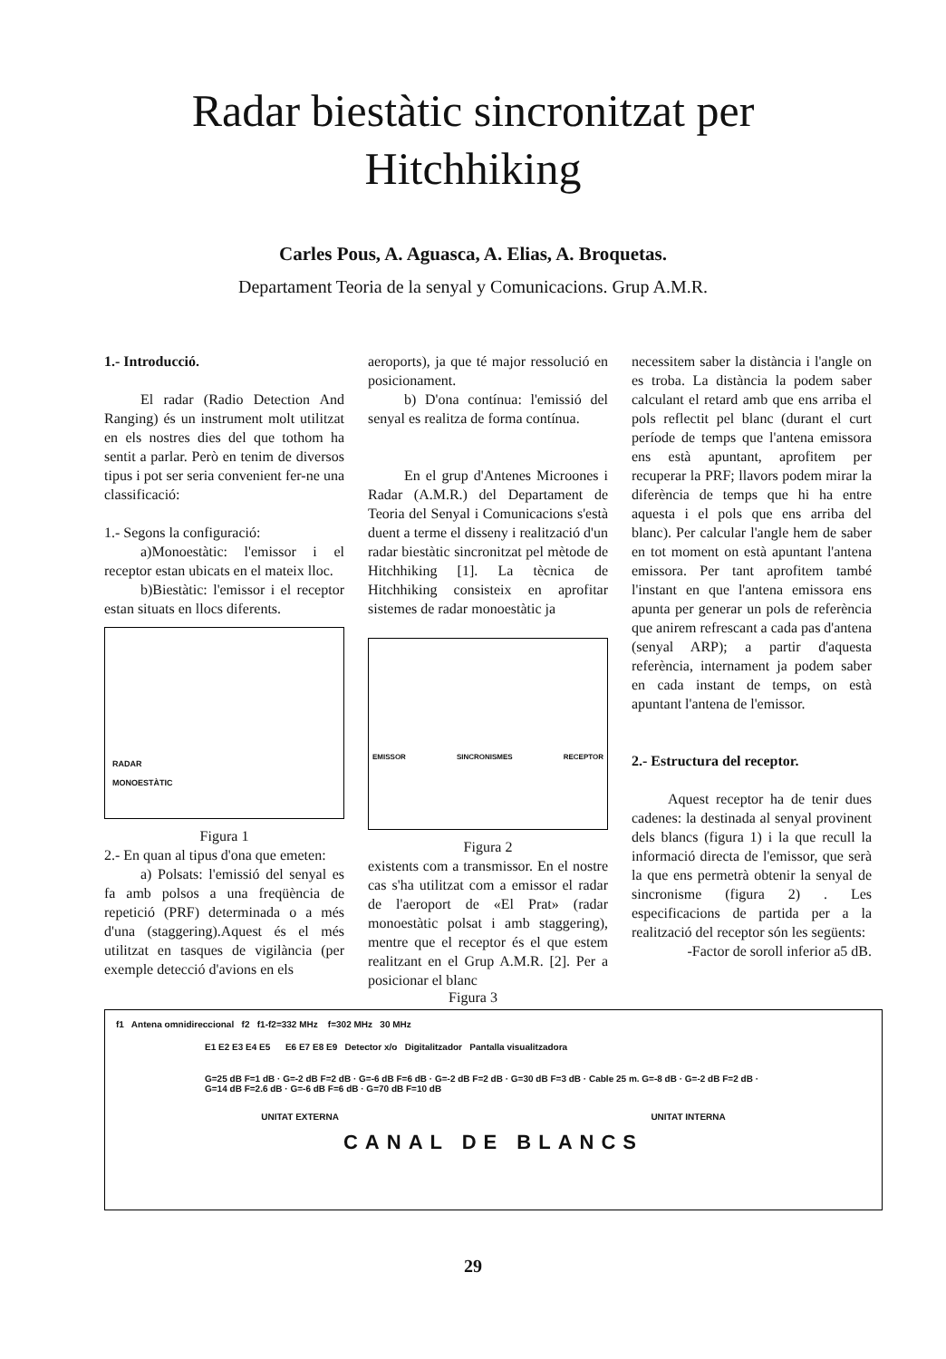Radar biestàtic sincronitzat per
Hitchhiking
Carles Pous, A. Aguasca, A. Elias, A. Broquetas.
Departament Teoria de la senyal y Comunicacions. Grup A.M.R.
1.- Introducció.
El radar (Radio Detection And Ranging) és un instrument molt utilitzat en els nostres dies del que tothom ha sentit a parlar. Però en tenim de diversos tipus i pot ser seria convenient fer-ne una classificació:
1.- Segons la configuració:
a)Monoestàtic: l'emissor i el receptor estan ubicats en el mateix lloc.
b)Biestàtic: l'emissor i el receptor estan situats en llocs diferents.
RADAR
MONOESTÀTIC
Figura 1
2.- En quan al tipus d'ona que emeten:
a) Polsats: l'emissió del senyal es fa amb polsos a una freqüència de repetició (PRF) determinada o a més d'una (staggering).Aquest és el més utilitzat en tasques de vigilància (per exemple detecció d'avions en els
aeroports), ja que té major ressolució en posicionament.
b) D'ona contínua: l'emissió del senyal es realitza de forma contínua.
En el grup d'Antenes Microones i Radar (A.M.R.) del Departament de Teoria del Senyal i Comunicacions s'està duent a terme el disseny i realització d'un radar biestàtic sincronitzat pel mètode de Hitchhiking [1]. La tècnica de Hitchhiking consisteix en aprofitar sistemes de radar monoestàtic ja
EMISSOR SINCRONISMES RECEPTOR
Figura 2
existents com a transmissor. En el nostre cas s'ha utilitzat com a emissor el radar de l'aeroport de «El Prat» (radar monoestàtic polsat i amb staggering), mentre que el receptor és el que estem realitzant en el Grup A.M.R. [2]. Per a posicionar el blanc
necessitem saber la distància i l'angle on es troba. La distància la podem saber calculant el retard amb que ens arriba el pols reflectit pel blanc (durant el curt període de temps que l'antena emissora ens està apuntant, aprofitem per recuperar la PRF; llavors podem mirar la diferència de temps que hi ha entre aquesta i el pols que ens arriba del blanc). Per calcular l'angle hem de saber en tot moment on està apuntant l'antena emissora. Per tant aprofitem també l'instant en que l'antena emissora ens apunta per generar un pols de referència que anirem refrescant a cada pas d'antena (senyal ARP); a partir d'aquesta referència, internament ja podem saber en cada instant de temps, on està apuntant l'antena de l'emissor.
2.- Estructura del receptor.
Aquest receptor ha de tenir dues cadenes: la destinada al senyal provinent dels blancs (figura 1) i la que recull la informació directa de l'emissor, que serà la que ens permetrà obtenir la senyal de sincronisme (figura 2) . Les especificacions de partida per a la realització del receptor són les següents:
-Factor de soroll inferior a5 dB.
Figura 3
f1 Antena omnidireccional f2 f1-f2=332 MHz f=302 MHz 30 MHz
E1 E2 E3 E4 E5 E6 E7 E8 E9 Detector x/o Digitalitzador Pantalla visualitzadora
G=25 dB F=1 dB · G=-2 dB F=2 dB · G=-6 dB F=6 dB · G=-2 dB F=2 dB · G=30 dB F=3 dB · Cable 25 m. G=-8 dB · G=-2 dB F=2 dB · G=14 dB F=2.6 dB · G=-6 dB F=6 dB · G=70 dB F=10 dB
UNITAT EXTERNA UNITAT INTERNA
CANAL DE BLANCS
29